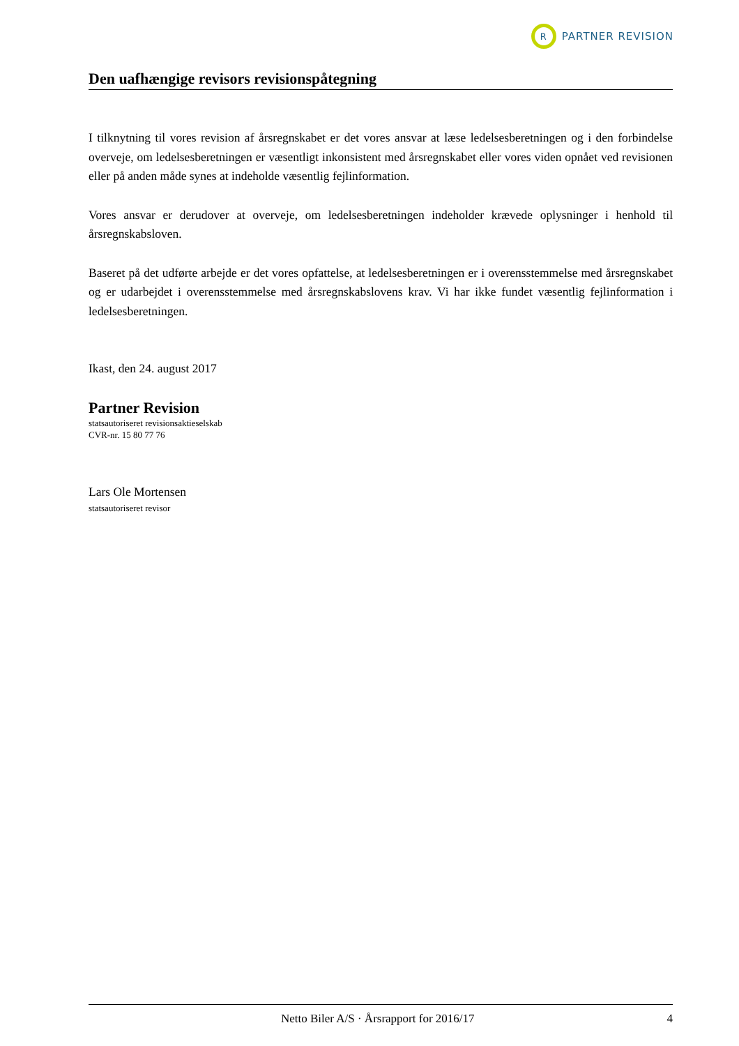R
PARTNER REVISION
Den uafhængige revisors revisionspåtegning
I tilknytning til vores revision af årsregnskabet er det vores ansvar at læse ledelsesberetningen og i den forbindelse overveje, om ledelsesberetningen er væsentligt inkonsistent med årsregnskabet eller vores viden opnået ved revisionen eller på anden måde synes at indeholde væsentlig fejlinformation.
Vores ansvar er derudover at overveje, om ledelsesberetningen indeholder krævede oplysninger i henhold til årsregnskabsloven.
Baseret på det udførte arbejde er det vores opfattelse, at ledelsesberetningen er i overensstemmelse med årsregnskabet og er udarbejdet i overensstemmelse med årsregnskabslovens krav. Vi har ikke fundet væsentlig fejlinformation i ledelsesberetningen.
Ikast, den 24. august 2017
Partner Revision
statsautoriseret revisionsaktieselskab
CVR-nr. 15 80 77 76
Lars Ole Mortensen
statsautoriseret revisor
Netto Biler A/S · Årsrapport for 2016/17 4